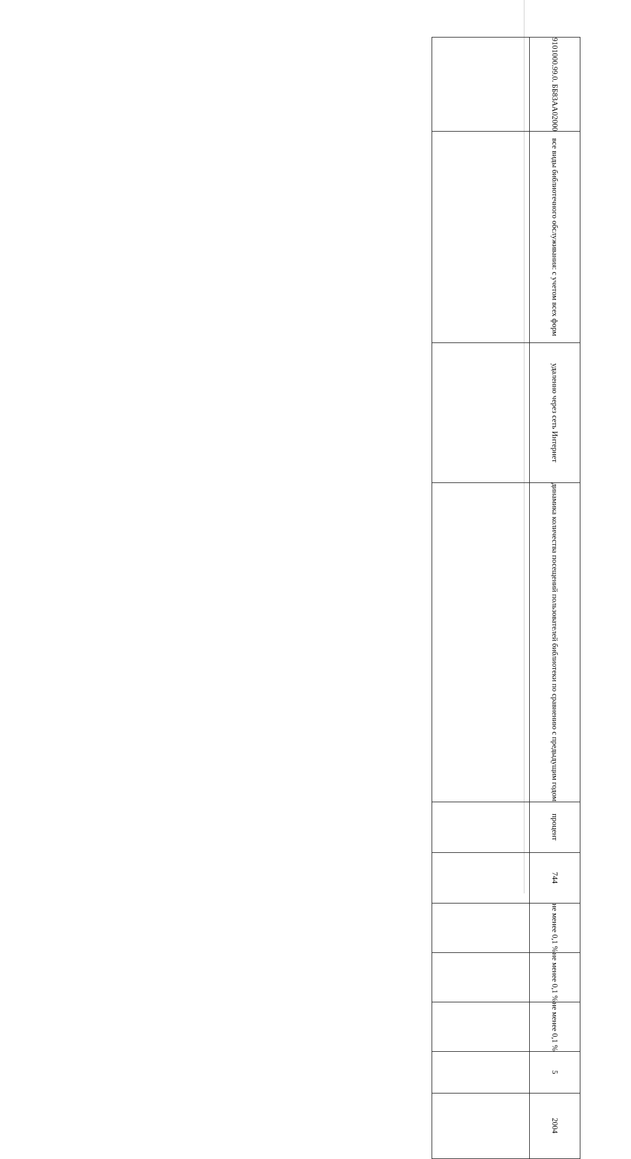| | 9101000.99.0. ББ83АА02000 |
| | все виды библиотечного обслуживания: с учетом всех форм |
| | удаленно через сеть Интернет |
| | динамика количества посещений пользователей библиотеки по сравнению с предыдущим годом |
| | процент |
| | 744 |
| | не менее 0,1 % |
| | не менее 0,1 % |
| | не менее 0,1 % |
| | 5 |
| | 2004 |